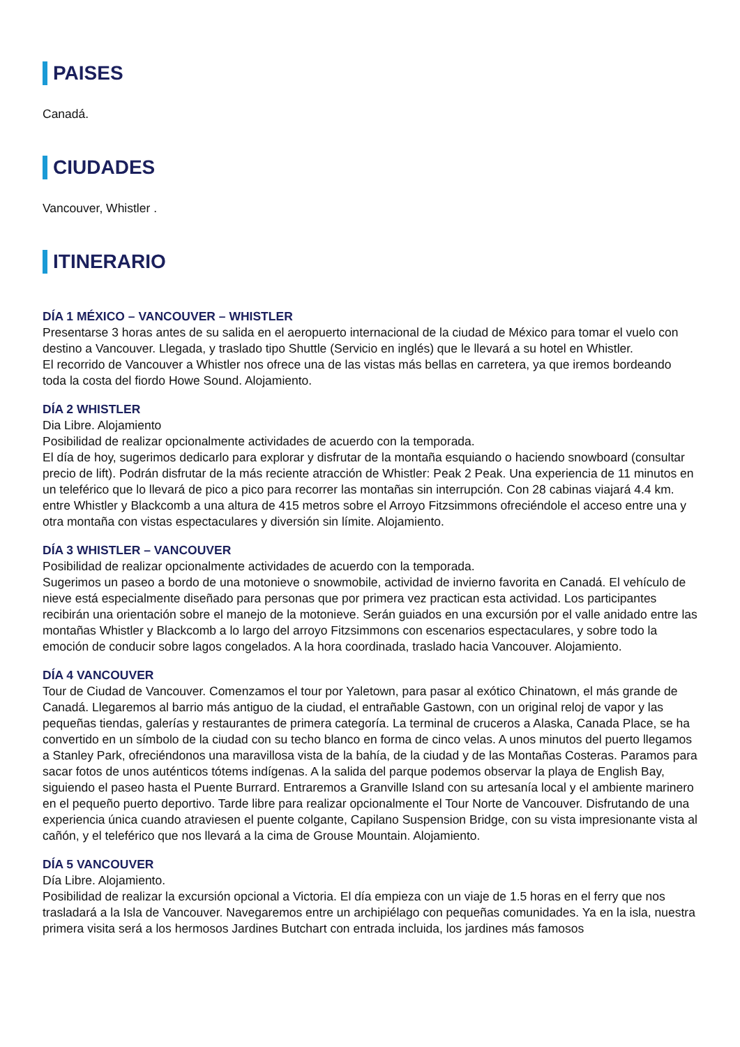PAISES
Canadá.
CIUDADES
Vancouver, Whistler .
ITINERARIO
DÍA 1 MÉXICO – VANCOUVER – WHISTLER
Presentarse 3 horas antes de su salida en el aeropuerto internacional de la ciudad de México para tomar el vuelo con destino a Vancouver. Llegada, y traslado tipo Shuttle (Servicio en inglés) que le llevará a su hotel en Whistler.
El recorrido de Vancouver a Whistler nos ofrece una de las vistas más bellas en carretera, ya que iremos bordeando toda la costa del fiordo Howe Sound. Alojamiento.
DÍA 2 WHISTLER
Dia Libre. Alojamiento
Posibilidad de realizar opcionalmente actividades de acuerdo con la temporada.
El día de hoy, sugerimos dedicarlo para explorar y disfrutar de la montaña esquiando o haciendo snowboard (consultar precio de lift). Podrán disfrutar de la más reciente atracción de Whistler: Peak 2 Peak. Una experiencia de 11 minutos en un teleférico que lo llevará de pico a pico para recorrer las montañas sin interrupción. Con 28 cabinas viajará 4.4 km. entre Whistler y Blackcomb a una altura de 415 metros sobre el Arroyo Fitzsimmons ofreciéndole el acceso entre una y otra montaña con vistas espectaculares y diversión sin límite. Alojamiento.
DÍA 3 WHISTLER – VANCOUVER
Posibilidad de realizar opcionalmente actividades de acuerdo con la temporada.
Sugerimos un paseo a bordo de una motonieve o snowmobile, actividad de invierno favorita en Canadá. El vehículo de nieve está especialmente diseñado para personas que por primera vez practican esta actividad. Los participantes recibirán una orientación sobre el manejo de la motonieve. Serán guiados en una excursión por el valle anidado entre las montañas Whistler y Blackcomb a lo largo del arroyo Fitzsimmons con escenarios espectaculares, y sobre todo la emoción de conducir sobre lagos congelados. A la hora coordinada, traslado hacia Vancouver. Alojamiento.
DÍA 4 VANCOUVER
Tour de Ciudad de Vancouver. Comenzamos el tour por Yaletown, para pasar al exótico Chinatown, el más grande de Canadá. Llegaremos al barrio más antiguo de la ciudad, el entrañable Gastown, con un original reloj de vapor y las pequeñas tiendas, galerías y restaurantes de primera categoría. La terminal de cruceros a Alaska, Canada Place, se ha convertido en un símbolo de la ciudad con su techo blanco en forma de cinco velas. A unos minutos del puerto llegamos a Stanley Park, ofreciéndonos una maravillosa vista de la bahía, de la ciudad y de las Montañas Costeras. Paramos para sacar fotos de unos auténticos tótems indígenas. A la salida del parque podemos observar la playa de English Bay, siguiendo el paseo hasta el Puente Burrard. Entraremos a Granville Island con su artesanía local y el ambiente marinero en el pequeño puerto deportivo. Tarde libre para realizar opcionalmente el Tour Norte de Vancouver. Disfrutando de una experiencia única cuando atraviesen el puente colgante, Capilano Suspension Bridge, con su vista impresionante vista al cañón, y el teleférico que nos llevará a la cima de Grouse Mountain. Alojamiento.
DÍA 5 VANCOUVER
Día Libre. Alojamiento.
Posibilidad de realizar la excursión opcional a Victoria. El día empieza con un viaje de 1.5 horas en el ferry que nos trasladará a la Isla de Vancouver. Navegaremos entre un archipiélago con pequeñas comunidades. Ya en la isla, nuestra primera visita será a los hermosos Jardines Butchart con entrada incluida, los jardines más famosos